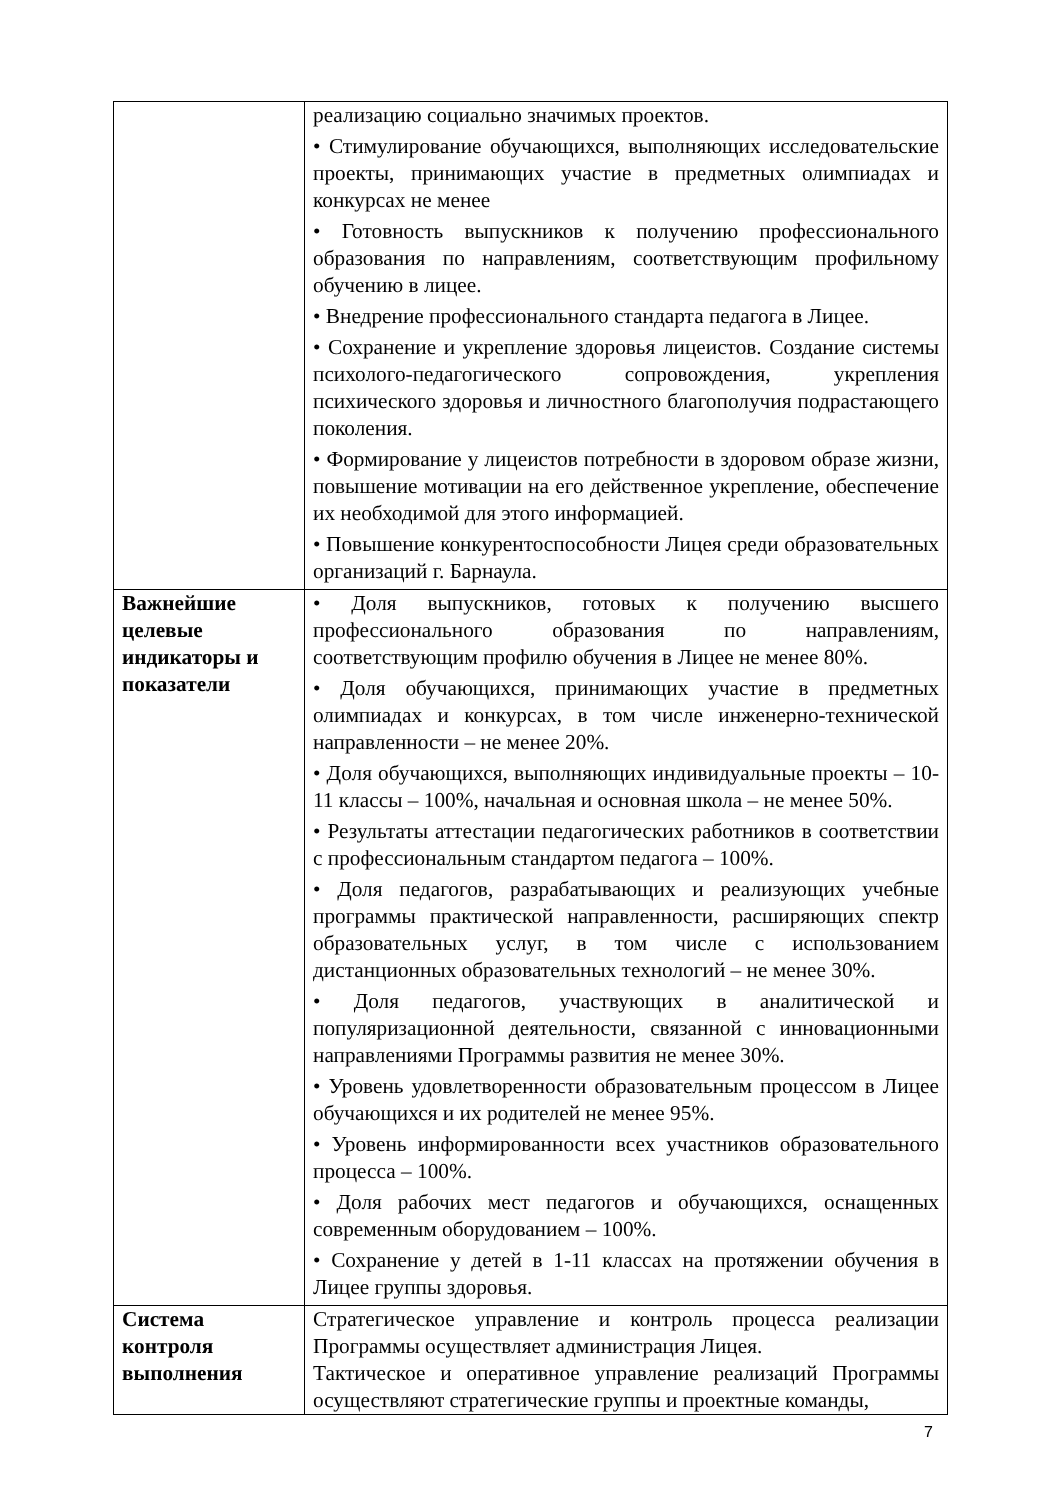| | реализацию социально значимых проектов. • Стимулирование обучающихся, выполняющих исследовательские проекты, принимающих участие в предметных олимпиадах и конкурсах не менее • Готовность выпускников к получению профессионального образования по направлениям, соответствующим профильному обучению в лицее. • Внедрение профессионального стандарта педагога в Лицее. • Сохранение и укрепление здоровья лицеистов. Создание системы психолого-педагогического сопровождения, укрепления психического здоровья и личностного благополучия подрастающего поколения. • Формирование у лицеистов потребности в здоровом образе жизни, повышение мотивации на его действенное укрепление, обеспечение их необходимой для этого информацией. • Повышение конкурентоспособности Лицея среди образовательных организаций г. Барнаула. |
| Важнейшие целевые индикаторы и показатели | • Доля выпускников, готовых к получению высшего профессионального образования по направлениям, соответствующим профилю обучения в Лицее не менее 80%. • Доля обучающихся, принимающих участие в предметных олимпиадах и конкурсах, в том числе инженерно-технической направленности – не менее 20%. • Доля обучающихся, выполняющих индивидуальные проекты – 10-11 классы – 100%, начальная и основная школа – не менее 50%. • Результаты аттестации педагогических работников в соответствии с профессиональным стандартом педагога – 100%. • Доля педагогов, разрабатывающих и реализующих учебные программы практической направленности, расширяющих спектр образовательных услуг, в том числе с использованием дистанционных образовательных технологий – не менее 30%. • Доля педагогов, участвующих в аналитической и популяризационной деятельности, связанной с инновационными направлениями Программы развития не менее 30%. • Уровень удовлетворенности образовательным процессом в Лицее обучающихся и их родителей не менее 95%. • Уровень информированности всех участников образовательного процесса – 100%. • Доля рабочих мест педагогов и обучающихся, оснащенных современным оборудованием – 100%. • Сохранение у детей в 1-11 классах на протяжении обучения в Лицее группы здоровья. |
| Система контроля выполнения | Стратегическое управление и контроль процесса реализации Программы осуществляет администрация Лицея. Тактическое и оперативное управление реализаций Программы осуществляют стратегические группы и проектные команды, |
7